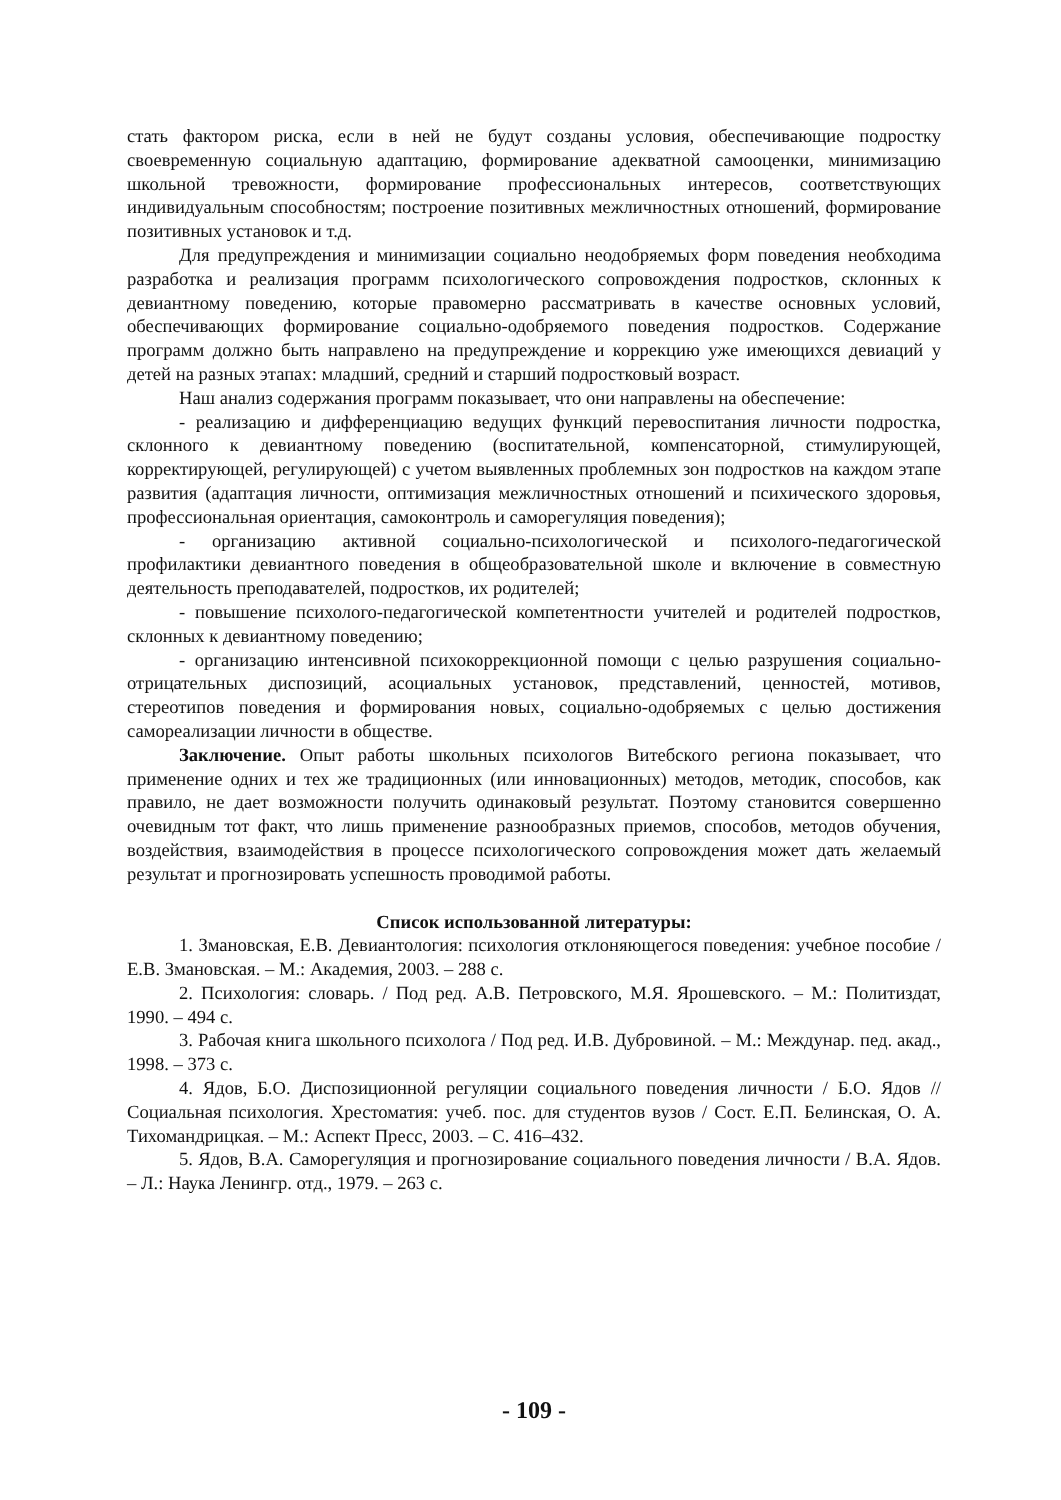стать фактором риска, если в ней не будут созданы условия, обеспечивающие подростку своевременную социальную адаптацию, формирование адекватной самооценки, минимизацию школьной тревожности, формирование профессиональных интересов, соответствующих индивидуальным способностям; построение позитивных межличностных отношений, формирование позитивных установок и т.д.
Для предупреждения и минимизации социально неодобряемых форм поведения необходима разработка и реализация программ психологического сопровождения подростков, склонных к девиантному поведению, которые правомерно рассматривать в качестве основных условий, обеспечивающих формирование социально-одобряемого поведения подростков. Содержание программ должно быть направлено на предупреждение и коррекцию уже имеющихся девиаций у детей на разных этапах: младший, средний и старший подростковый возраст.
Наш анализ содержания программ показывает, что они направлены на обеспечение:
- реализацию и дифференциацию ведущих функций перевоспитания личности подростка, склонного к девиантному поведению (воспитательной, компенсаторной, стимулирующей, корректирующей, регулирующей) с учетом выявленных проблемных зон подростков на каждом этапе развития (адаптация личности, оптимизация межличностных отношений и психического здоровья, профессиональная ориентация, самоконтроль и саморегуляция поведения);
- организацию активной социально-психологической и психолого-педагогической профилактики девиантного поведения в общеобразовательной школе и включение в совместную деятельность преподавателей, подростков, их родителей;
- повышение психолого-педагогической компетентности учителей и родителей подростков, склонных к девиантному поведению;
- организацию интенсивной психокоррекционной помощи с целью разрушения социально-отрицательных диспозиций, асоциальных установок, представлений, ценностей, мотивов, стереотипов поведения и формирования новых, социально-одобряемых с целью достижения самореализации личности в обществе.
Заключение. Опыт работы школьных психологов Витебского региона показывает, что применение одних и тех же традиционных (или инновационных) методов, методик, способов, как правило, не дает возможности получить одинаковый результат. Поэтому становится совершенно очевидным тот факт, что лишь применение разнообразных приемов, способов, методов обучения, воздействия, взаимодействия в процессе психологического сопровождения может дать желаемый результат и прогнозировать успешность проводимой работы.
Список использованной литературы:
1. Змановская, Е.В. Девиантология: психология отклоняющегося поведения: учебное пособие / Е.В. Змановская. – М.: Академия, 2003. – 288 с.
2. Психология: словарь. / Под ред. А.В. Петровского, М.Я. Ярошевского. – М.: Политиздат, 1990. – 494 с.
3. Рабочая книга школьного психолога / Под ред. И.В. Дубровиной. – М.: Междунар. пед. акад., 1998. – 373 с.
4. Ядов, Б.О. Диспозиционной регуляции социального поведения личности / Б.О. Ядов // Социальная психология. Хрестоматия: учеб. пос. для студентов вузов / Сост. Е.П. Белинская, О. А. Тихомандрицкая. – М.: Аспект Пресс, 2003. – С. 416–432.
5. Ядов, В.А. Саморегуляция и прогнозирование социального поведения личности / В.А. Ядов. – Л.: Наука Ленингр. отд., 1979. – 263 с.
- 109 -